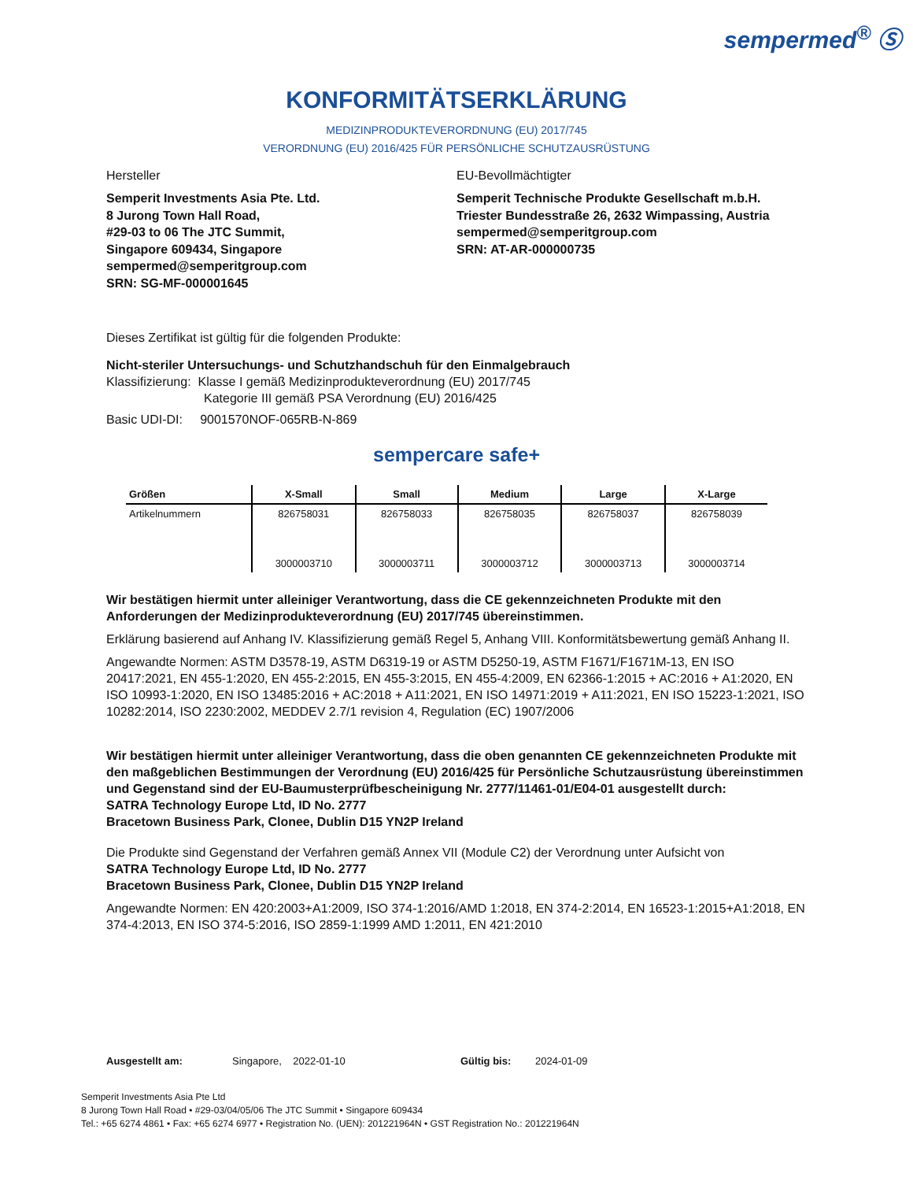sempermed<sup>®</sup> Ⓢ
KONFORMITÄTSERKLÄRUNG
MEDIZINPRODUKTEVERORDNUNG (EU) 2017/745
VERORDNUNG (EU) 2016/425 FÜR PERSÖNLICHE SCHUTZAUSRÜSTUNG
Hersteller
Semperit Investments Asia Pte. Ltd.
8 Jurong Town Hall Road,
#29-03 to 06 The JTC Summit,
Singapore 609434, Singapore
sempermed@semperitgroup.com
SRN: SG-MF-000001645
EU-Bevollmächtigter
Semperit Technische Produkte Gesellschaft m.b.H.
Triester Bundesstraße 26, 2632 Wimpassing, Austria
sempermed@semperitgroup.com
SRN: AT-AR-000000735
Dieses Zertifikat ist gültig für die folgenden Produkte:
Nicht-steriler Untersuchungs- und Schutzhandschuh für den Einmalgebrauch
Klassifizierung: Klasse I gemäß Medizinprodukteverordnung (EU) 2017/745
Kategorie III gemäß PSA Verordnung (EU) 2016/425
Basic UDI-DI: 9001570NOF-065RB-N-869
sempercare safe+
| Größen | X-Small | Small | Medium | Large | X-Large |
| --- | --- | --- | --- | --- | --- |
| Artikelnummern | 826758031 | 826758033 | 826758035 | 826758037 | 826758039 |
| | 3000003710 | 3000003711 | 3000003712 | 3000003713 | 3000003714 |
Wir bestätigen hiermit unter alleiniger Verantwortung, dass die CE gekennzeichneten Produkte mit den Anforderungen der Medizinprodukteverordnung (EU) 2017/745 übereinstimmen.
Erklärung basierend auf Anhang IV. Klassifizierung gemäß Regel 5, Anhang VIII. Konformitätsbewertung gemäß Anhang II.
Angewandte Normen: ASTM D3578-19, ASTM D6319-19 or ASTM D5250-19, ASTM F1671/F1671M-13, EN ISO 20417:2021, EN 455-1:2020, EN 455-2:2015, EN 455-3:2015, EN 455-4:2009, EN 62366-1:2015 + AC:2016 + A1:2020, EN ISO 10993-1:2020, EN ISO 13485:2016 + AC:2018 + A11:2021, EN ISO 14971:2019 + A11:2021, EN ISO 15223-1:2021, ISO 10282:2014, ISO 2230:2002, MEDDEV 2.7/1 revision 4, Regulation (EC) 1907/2006
Wir bestätigen hiermit unter alleiniger Verantwortung, dass die oben genannten CE gekennzeichneten Produkte mit den maßgeblichen Bestimmungen der Verordnung (EU) 2016/425 für Persönliche Schutzausrüstung übereinstimmen und Gegenstand sind der EU-Baumusterprüfbescheinigung Nr. 2777/11461-01/E04-01 ausgestellt durch:
SATRA Technology Europe Ltd, ID No. 2777
Bracetown Business Park, Clonee, Dublin D15 YN2P Ireland
Die Produkte sind Gegenstand der Verfahren gemäß Annex VII (Module C2) der Verordnung unter Aufsicht von
SATRA Technology Europe Ltd, ID No. 2777
Bracetown Business Park, Clonee, Dublin D15 YN2P Ireland
Angewandte Normen: EN 420:2003+A1:2009, ISO 374-1:2016/AMD 1:2018, EN 374-2:2014, EN 16523-1:2015+A1:2018, EN 374-4:2013, EN ISO 374-5:2016, ISO 2859-1:1999 AMD 1:2011, EN 421:2010
Ausgestellt am: Singapore, 2022-01-10 Gültig bis: 2024-01-09
Semperit Investments Asia Pte Ltd
8 Jurong Town Hall Road • #29-03/04/05/06 The JTC Summit • Singapore 609434
Tel.: +65 6274 4861 • Fax: +65 6274 6977 • Registration No. (UEN): 201221964N • GST Registration No.: 201221964N